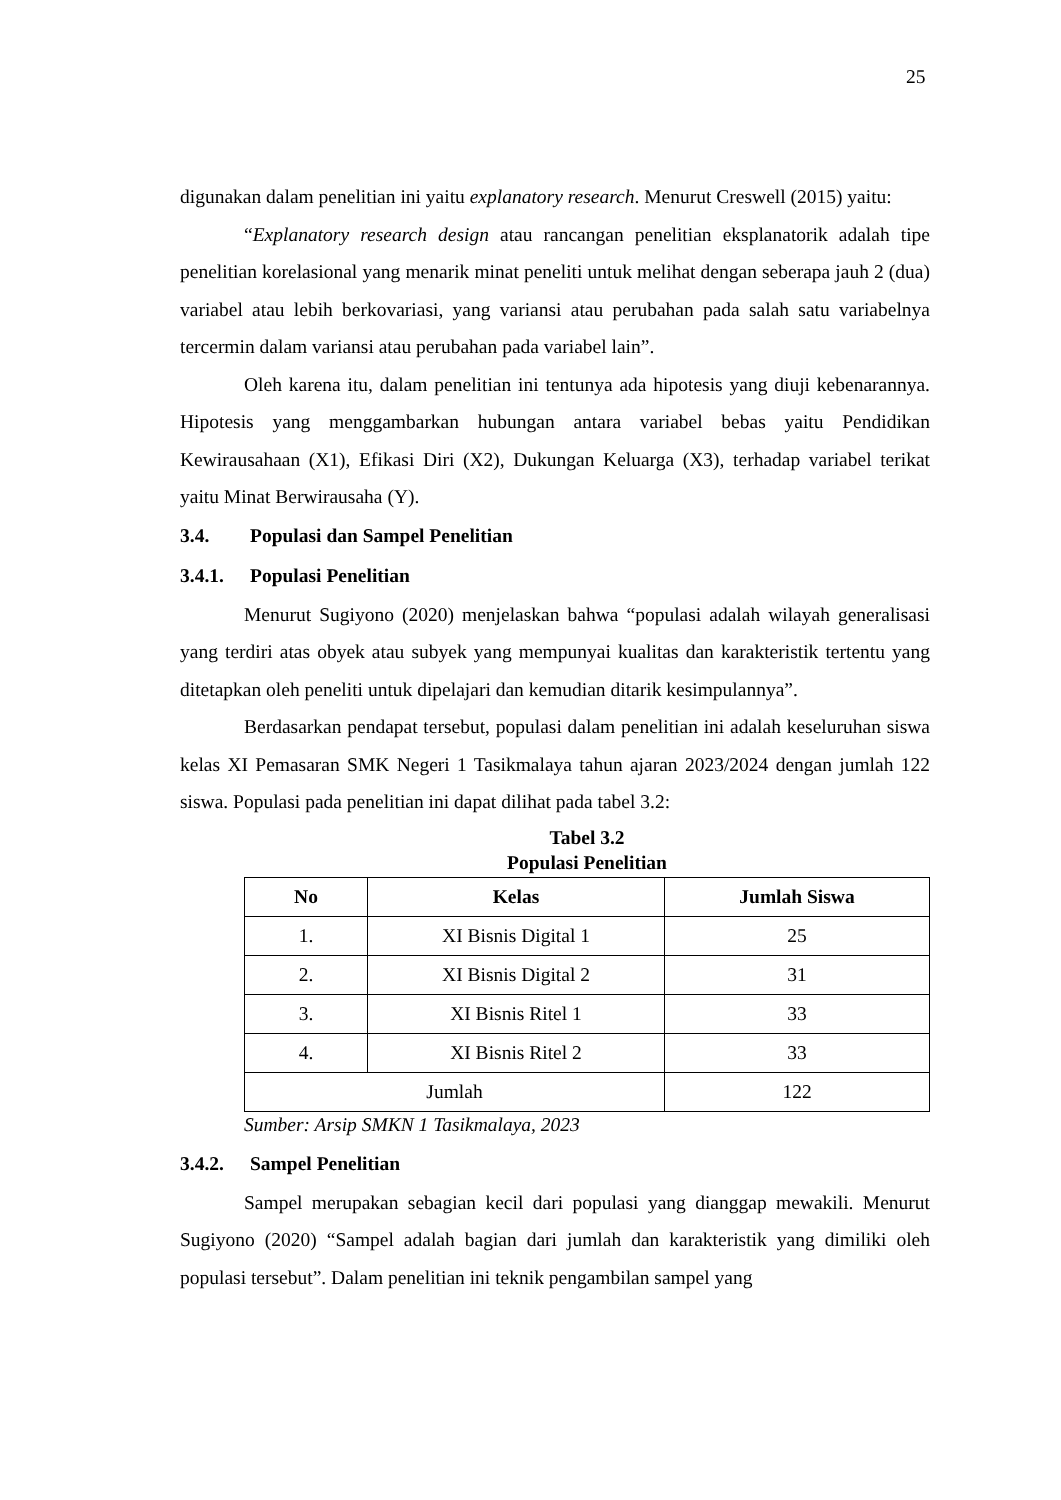25
digunakan dalam penelitian ini yaitu explanatory research. Menurut Creswell (2015) yaitu:
“Explanatory research design atau rancangan penelitian eksplanatorik adalah tipe penelitian korelasional yang menarik minat peneliti untuk melihat dengan seberapa jauh 2 (dua) variabel atau lebih berkovariasi, yang variansi atau perubahan pada salah satu variabelnya tercermin dalam variansi atau perubahan pada variabel lain”.
Oleh karena itu, dalam penelitian ini tentunya ada hipotesis yang diuji kebenarannya. Hipotesis yang menggambarkan hubungan antara variabel bebas yaitu Pendidikan Kewirausahaan (X1), Efikasi Diri (X2), Dukungan Keluarga (X3), terhadap variabel terikat yaitu Minat Berwirausaha (Y).
3.4. Populasi dan Sampel Penelitian
3.4.1. Populasi Penelitian
Menurut Sugiyono (2020) menjelaskan bahwa “populasi adalah wilayah generalisasi yang terdiri atas obyek atau subyek yang mempunyai kualitas dan karakteristik tertentu yang ditetapkan oleh peneliti untuk dipelajari dan kemudian ditarik kesimpulannya”.
Berdasarkan pendapat tersebut, populasi dalam penelitian ini adalah keseluruhan siswa kelas XI Pemasaran SMK Negeri 1 Tasikmalaya tahun ajaran 2023/2024 dengan jumlah 122 siswa. Populasi pada penelitian ini dapat dilihat pada tabel 3.2:
Tabel 3.2
Populasi Penelitian
| No | Kelas | Jumlah Siswa |
| --- | --- | --- |
| 1. | XI Bisnis Digital 1 | 25 |
| 2. | XI Bisnis Digital 2 | 31 |
| 3. | XI Bisnis Ritel 1 | 33 |
| 4. | XI Bisnis Ritel 2 | 33 |
| Jumlah | | 122 |
Sumber: Arsip SMKN 1 Tasikmalaya, 2023
3.4.2. Sampel Penelitian
Sampel merupakan sebagian kecil dari populasi yang dianggap mewakili. Menurut Sugiyono (2020) “Sampel adalah bagian dari jumlah dan karakteristik yang dimiliki oleh populasi tersebut”. Dalam penelitian ini teknik pengambilan sampel yang